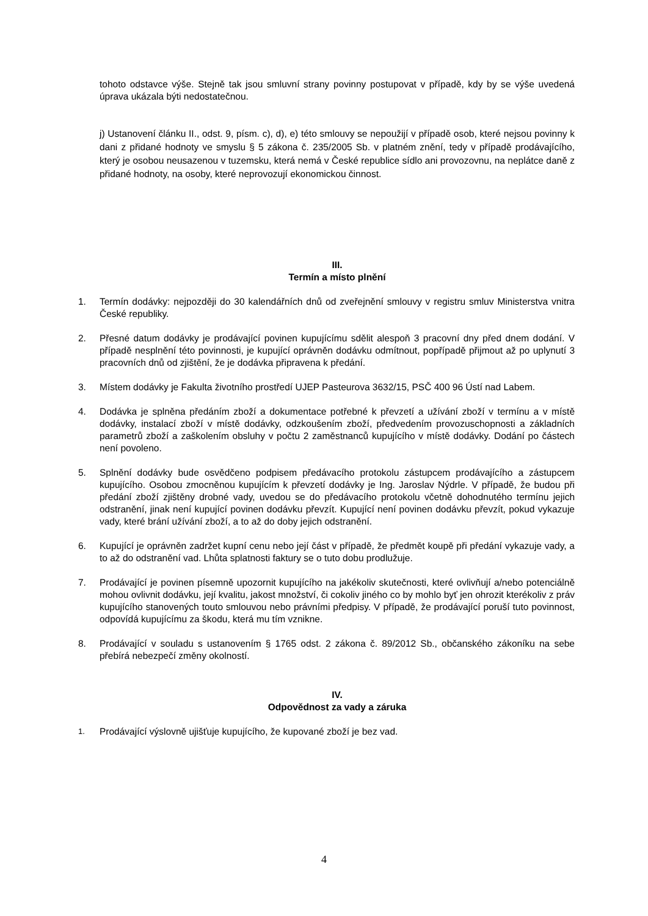tohoto odstavce výše. Stejně tak jsou smluvní strany povinny postupovat v případě, kdy by se výše uvedená úprava ukázala býti nedostatečnou.
j) Ustanovení článku II., odst. 9, písm. c), d), e) této smlouvy se nepoužijí v případě osob, které nejsou povinny k dani z přidané hodnoty ve smyslu § 5 zákona č. 235/2005 Sb. v platném znění, tedy v případě prodávajícího, který je osobou neusazenou v tuzemsku, která nemá v České republice sídlo ani provozovnu, na neplátce daně z přidané hodnoty, na osoby, které neprovozují ekonomickou činnost.
III.
Termín a místo plnění
1. Termín dodávky: nejpozději do 30 kalendářních dnů od zveřejnění smlouvy v registru smluv Ministerstva vnitra České republiky.
2. Přesné datum dodávky je prodávající povinen kupujícímu sdělit alespoň 3 pracovní dny před dnem dodání. V případě nesplnění této povinnosti, je kupující oprávněn dodávku odmítnout, popřípadě přijmout až po uplynutí 3 pracovních dnů od zjištění, že je dodávka připravena k předání.
3. Místem dodávky je Fakulta životního prostředí UJEP Pasteurova 3632/15, PSČ 400 96 Ústí nad Labem.
4. Dodávka je splněna předáním zboží a dokumentace potřebné k převzetí a užívání zboží v termínu a v místě dodávky, instalací zboží v místě dodávky, odzkoušením zboží, předvedením provozuschopnosti a základních parametrů zboží a zaškolením obsluhy v počtu 2 zaměstnanců kupujícího v místě dodávky. Dodání po částech není povoleno.
5. Splnění dodávky bude osvědčeno podpisem předávacího protokolu zástupcem prodávajícího a zástupcem kupujícího. Osobou zmocněnou kupujícím k převzetí dodávky je Ing. Jaroslav Nýdrle. V případě, že budou při předání zboží zjištěny drobné vady, uvedou se do předávacího protokolu včetně dohodnutého termínu jejich odstranění, jinak není kupující povinen dodávku převzít. Kupující není povinen dodávku převzít, pokud vykazuje vady, které brání užívání zboží, a to až do doby jejich odstranění.
6. Kupující je oprávněn zadržet kupní cenu nebo její část v případě, že předmět koupě při předání vykazuje vady, a to až do odstranění vad. Lhůta splatnosti faktury se o tuto dobu prodlužuje.
7. Prodávající je povinen písemně upozornit kupujícího na jakékoliv skutečnosti, které ovlivňují a/nebo potenciálně mohou ovlivnit dodávku, její kvalitu, jakost množství, či cokoliv jiného co by mohlo byť jen ohrozit kterékoliv z práv kupujícího stanovených touto smlouvou nebo právními předpisy. V případě, že prodávající poruší tuto povinnost, odpovídá kupujícímu za škodu, která mu tím vznikne.
8. Prodávající v souladu s ustanovením § 1765 odst. 2 zákona č. 89/2012 Sb., občanského zákoníku na sebe přebírá nebezpečí změny okolností.
IV.
Odpovědnost za vady a záruka
1.
Prodávající výslovně ujišťuje kupujícího, že kupované zboží je bez vad.
4